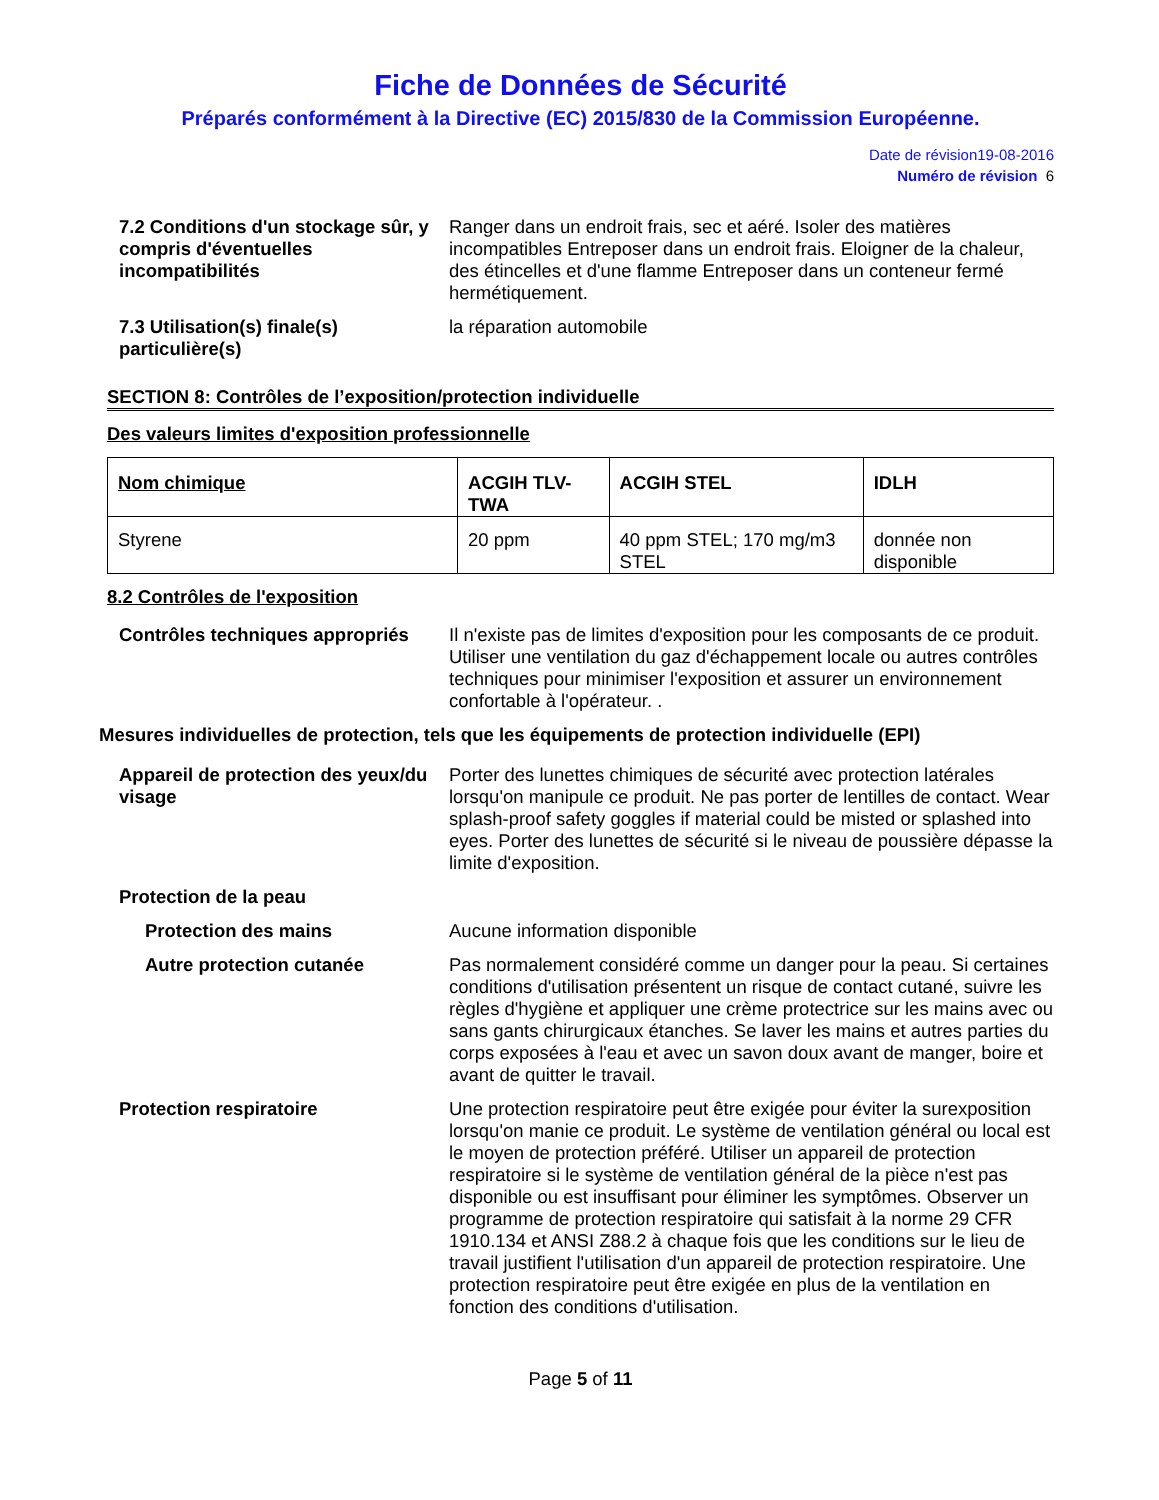Fiche de Données de Sécurité
Préparés conformément à la Directive (EC) 2015/830 de la Commission Européenne.
Date de révision19-08-2016
Numéro de révision 6
7.2 Conditions d'un stockage sûr, y compris d'éventuelles incompatibilités
Ranger dans un endroit frais, sec et aéré. Isoler des matières incompatibles Entreposer dans un endroit frais. Eloigner de la chaleur, des étincelles et d'une flamme Entreposer dans un conteneur fermé hermétiquement.
7.3 Utilisation(s) finale(s) particulière(s)
la réparation automobile
SECTION 8: Contrôles de l’exposition/protection individuelle
Des valeurs limites d'exposition professionnelle
| Nom chimique | ACGIH TLV-TWA | ACGIH STEL | IDLH |
| --- | --- | --- | --- |
| Styrene | 20 ppm | 40 ppm STEL; 170 mg/m3 STEL | donnée non disponible |
8.2 Contrôles de l'exposition
Contrôles techniques appropriés
Il n'existe pas de limites d'exposition pour les composants de ce produit. Utiliser une ventilation du gaz d'échappement locale ou autres contrôles techniques pour minimiser l'exposition et assurer un environnement confortable à l'opérateur. .
Mesures individuelles de protection, tels que les équipements de protection individuelle (EPI)
Appareil de protection des yeux/du visage
Porter des lunettes chimiques de sécurité avec protection latérales lorsqu'on manipule ce produit. Ne pas porter de lentilles de contact. Wear splash-proof safety goggles if material could be misted or splashed into eyes. Porter des lunettes de sécurité si le niveau de poussière dépasse la limite d'exposition.
Protection de la peau
Protection des mains Aucune information disponible
Autre protection cutanée Pas normalement considéré comme un danger pour la peau. Si certaines conditions d'utilisation présentent un risque de contact cutané, suivre les règles d'hygiène et appliquer une crème protectrice sur les mains avec ou sans gants chirurgicaux étanches. Se laver les mains et autres parties du corps exposées à l'eau et avec un savon doux avant de manger, boire et avant de quitter le travail.
Protection respiratoire Une protection respiratoire peut être exigée pour éviter la surexposition lorsqu'on manie ce produit. Le système de ventilation général ou local est le moyen de protection préféré. Utiliser un appareil de protection respiratoire si le système de ventilation général de la pièce n'est pas disponible ou est insuffisant pour éliminer les symptômes. Observer un programme de protection respiratoire qui satisfait à la norme 29 CFR 1910.134 et ANSI Z88.2 à chaque fois que les conditions sur le lieu de travail justifient l'utilisation d'un appareil de protection respiratoire. Une protection respiratoire peut être exigée en plus de la ventilation en fonction des conditions d'utilisation.
Page 5 of 11